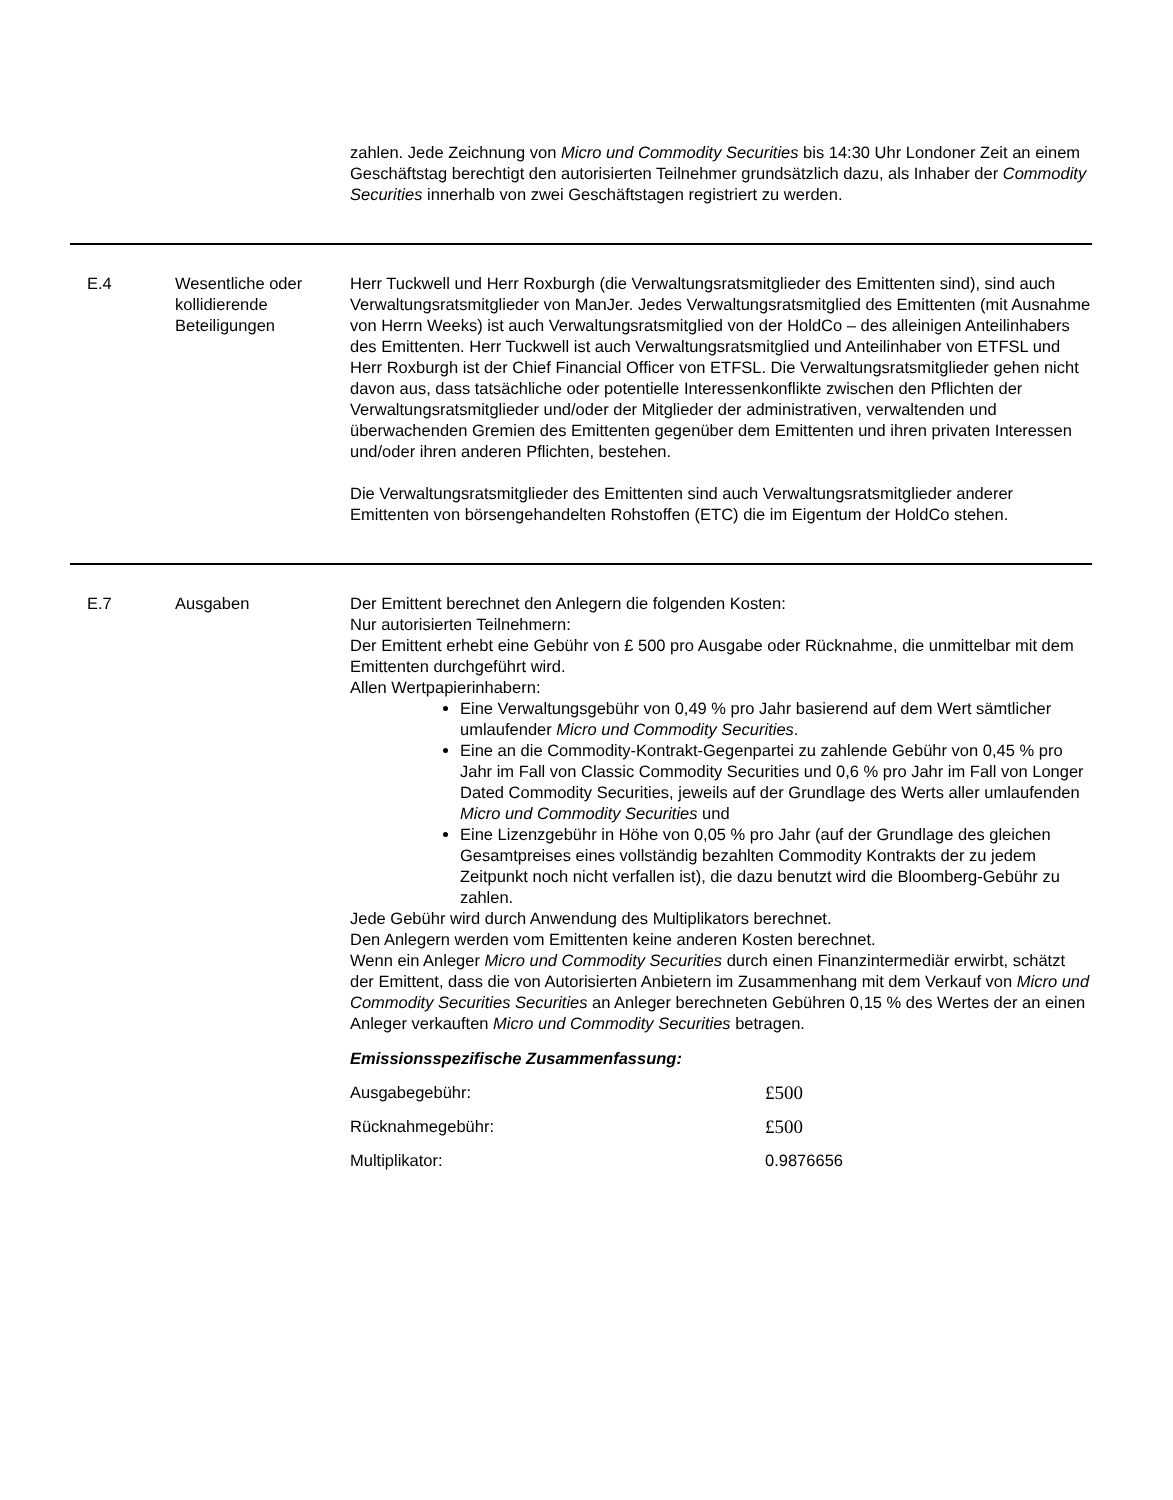zahlen. Jede Zeichnung von Micro und Commodity Securities bis 14:30 Uhr Londoner Zeit an einem Geschäftstag berechtigt den autorisierten Teilnehmer grundsätzlich dazu, als Inhaber der Commodity Securities innerhalb von zwei Geschäftstagen registriert zu werden.
E.4 Wesentliche oder kollidierende Beteiligungen
Herr Tuckwell und Herr Roxburgh (die Verwaltungsratsmitglieder des Emittenten sind), sind auch Verwaltungsratsmitglieder von ManJer. Jedes Verwaltungsratsmitglied des Emittenten (mit Ausnahme von Herrn Weeks) ist auch Verwaltungsratsmitglied von der HoldCo – des alleinigen Anteilinhabers des Emittenten. Herr Tuckwell ist auch Verwaltungsratsmitglied und Anteilinhaber von ETFSL und Herr Roxburgh ist der Chief Financial Officer von ETFSL. Die Verwaltungsratsmitglieder gehen nicht davon aus, dass tatsächliche oder potentielle Interessenkonflikte zwischen den Pflichten der Verwaltungsratsmitglieder und/oder der Mitglieder der administrativen, verwaltenden und überwachenden Gremien des Emittenten gegenüber dem Emittenten und ihren privaten Interessen und/oder ihren anderen Pflichten, bestehen.
Die Verwaltungsratsmitglieder des Emittenten sind auch Verwaltungsratsmitglieder anderer Emittenten von börsengehandelten Rohstoffen (ETC) die im Eigentum der HoldCo stehen.
E.7 Ausgaben Der Emittent berechnet den Anlegern die folgenden Kosten:
Nur autorisierten Teilnehmern:
Der Emittent erhebt eine Gebühr von £ 500 pro Ausgabe oder Rücknahme, die unmittelbar mit dem Emittenten durchgeführt wird.
Allen Wertpapierinhabern:
Eine Verwaltungsgebühr von 0,49 % pro Jahr basierend auf dem Wert sämtlicher umlaufender Micro und Commodity Securities.
Eine an die Commodity-Kontrakt-Gegenpartei zu zahlende Gebühr von 0,45 % pro Jahr im Fall von Classic Commodity Securities und 0,6 % pro Jahr im Fall von Longer Dated Commodity Securities, jeweils auf der Grundlage des Werts aller umlaufenden Micro und Commodity Securities und
Eine Lizenzgebühr in Höhe von 0,05 % pro Jahr (auf der Grundlage des gleichen Gesamtpreises eines vollständig bezahlten Commodity Kontrakts der zu jedem Zeitpunkt noch nicht verfallen ist), die dazu benutzt wird die Bloomberg-Gebühr zu zahlen.
Jede Gebühr wird durch Anwendung des Multiplikators berechnet.
Den Anlegern werden vom Emittenten keine anderen Kosten berechnet.
Wenn ein Anleger Micro und Commodity Securities durch einen Finanzintermediär erwirbt, schätzt der Emittent, dass die von Autorisierten Anbietern im Zusammenhang mit dem Verkauf von Micro und Commodity Securities Securities an Anleger berechneten Gebühren 0,15 % des Wertes der an einen Anleger verkauften Micro und Commodity Securities betragen.
Emissionsspezifische Zusammenfassung:
| Ausgabegebühr: | £500 |
| Rücknahmegebühr: | £500 |
| Multiplikator: | 0.9876656 |